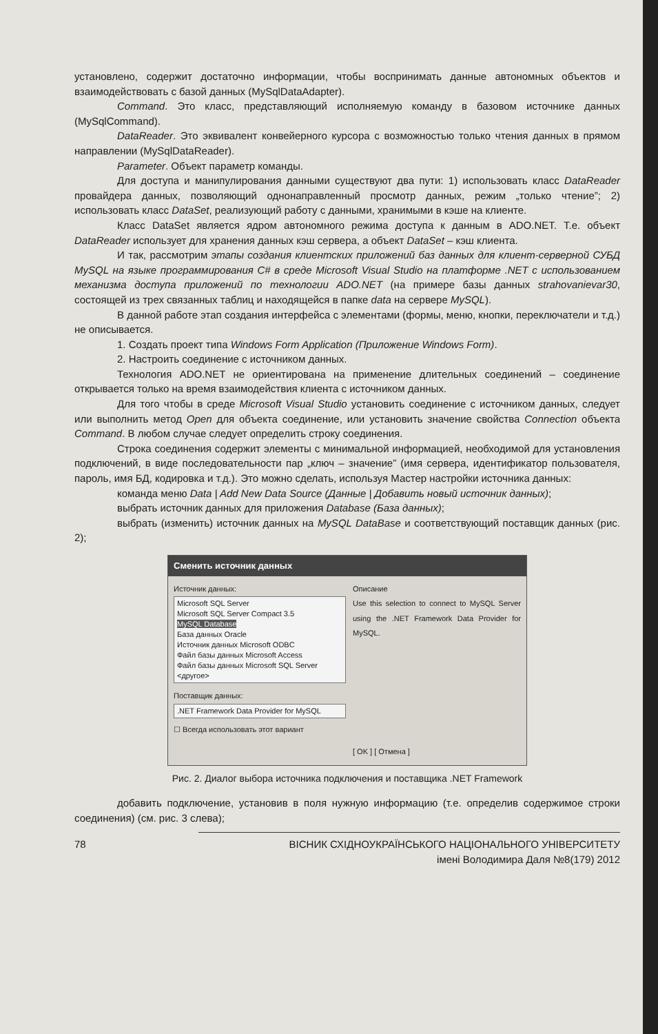установлено, содержит достаточно информации, чтобы воспринимать данные автономных объектов и взаимодействовать с базой данных (MySqlDataAdapter).
Command. Это класс, представляющий исполняемую команду в базовом источнике данных (MySqlCommand).
DataReader. Это эквивалент конвейерного курсора с возможностью только чтения данных в прямом направлении (MySqlDataReader).
Parameter. Объект параметр команды.
Для доступа и манипулирования данными существуют два пути: 1) использовать класс DataReader провайдера данных, позволяющий однонаправленный просмотр данных, режим „только чтение”; 2) использовать класс DataSet, реализующий работу с данными, хранимыми в кэше на клиенте.
Класс DataSet является ядром автономного режима доступа к данным в ADO.NET. Т.е. объект DataReader использует для хранения данных кэш сервера, а объект DataSet – кэш клиента.
И так, рассмотрим этапы создания клиентских приложений баз данных для клиент-серверной СУБД MySQL на языке программирования C# в среде Microsoft Visual Studio на платформе .NET с использованием механизма доступа приложений по технологии ADO.NET (на примере базы данных strahovanievar30, состоящей из трех связанных таблиц и находящейся в папке data на сервере MySQL).
В данной работе этап создания интерфейса с элементами (формы, меню, кнопки, переключатели и т.д.) не описывается.
1. Создать проект типа Windows Form Application (Приложение Windows Form).
2. Настроить соединение с источником данных.
Технология ADO.NET не ориентирована на применение длительных соединений – соединение открывается только на время взаимодействия клиента с источником данных.
Для того чтобы в среде Microsoft Visual Studio установить соединение с источником данных, следует или выполнить метод Open для объекта соединение, или установить значение свойства Connection объекта Command. В любом случае следует определить строку соединения.
Строка соединения содержит элементы с минимальной информацией, необходимой для установления подключений, в виде последовательности пар „ключ – значение” (имя сервера, идентификатор пользователя, пароль, имя БД, кодировка и т.д.). Это можно сделать, используя Мастер настройки источника данных:
команда меню Data | Add New Data Source (Данные | Добавить новый источник данных);
выбрать источник данных для приложения Database (База данных);
выбрать (изменить) источник данных на MySQL DataBase и соответствующий поставщик данных (рис. 2);
Сменить источник данных
Источник данных:
Microsoft SQL Server
Microsoft SQL Server Compact 3.5
MySQL Database
База данных Oracle
Источник данных Microsoft ODBC
Файл базы данных Microsoft Access
Файл базы данных Microsoft SQL Server
<другое>
Поставщик данных:
.NET Framework Data Provider for MySQL
☐ Всегда использовать этот вариант
Описание
Use this selection to connect to MySQL Server using the .NET Framework Data Provider for MySQL.
[ OK ] [ Отмена ]
Рис. 2. Диалог выбора источника подключения и поставщика .NET Framework
добавить подключение, установив в поля нужную информацию (т.е. определив содержимое строки соединения) (см. рис. 3 слева);
78 ВІСНИК СХІДНОУКРАЇНСЬКОГО НАЦІОНАЛЬНОГО УНІВЕРСИТЕТУ
імені Володимира Даля №8(179) 2012